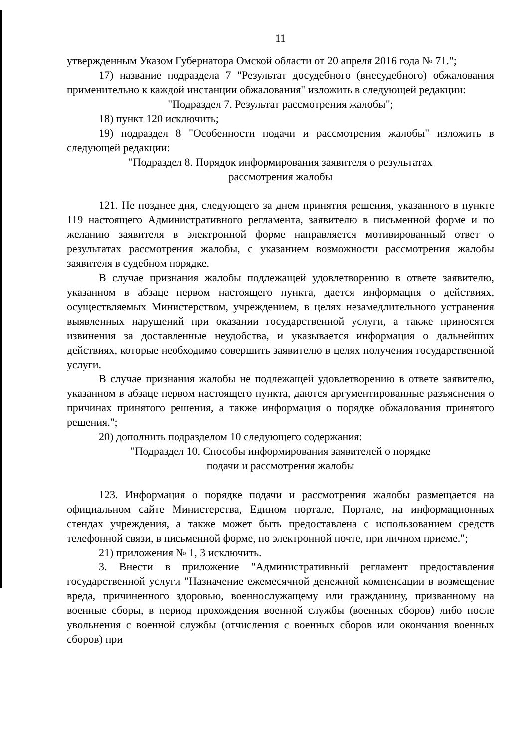11
утвержденным Указом Губернатора Омской области от 20 апреля 2016 года № 71.";
17) название подраздела 7 "Результат досудебного (внесудебного) обжалования применительно к каждой инстанции обжалования" изложить в следующей редакции:
"Подраздел 7. Результат рассмотрения жалобы";
18) пункт 120 исключить;
19) подраздел 8 "Особенности подачи и рассмотрения жалобы" изложить в следующей редакции:
"Подраздел 8. Порядок информирования заявителя о результатах
рассмотрения жалобы
121. Не позднее дня, следующего за днем принятия решения, указанного в пункте 119 настоящего Административного регламента, заявителю в письменной форме и по желанию заявителя в электронной форме направляется мотивированный ответ о результатах рассмотрения жалобы, с указанием возможности рассмотрения жалобы заявителя в судебном порядке.
В случае признания жалобы подлежащей удовлетворению в ответе заявителю, указанном в абзаце первом настоящего пункта, дается информация о действиях, осуществляемых Министерством, учреждением, в целях незамедлительного устранения выявленных нарушений при оказании государственной услуги, а также приносятся извинения за доставленные неудобства, и указывается информация о дальнейших действиях, которые необходимо совершить заявителю в целях получения государственной услуги.
В случае признания жалобы не подлежащей удовлетворению в ответе заявителю, указанном в абзаце первом настоящего пункта, даются аргументированные разъяснения о причинах принятого решения, а также информация о порядке обжалования принятого решения.";
20) дополнить подразделом 10 следующего содержания:
"Подраздел 10. Способы информирования заявителей о порядке
подачи и рассмотрения жалобы
123. Информация о порядке подачи и рассмотрения жалобы размещается на официальном сайте Министерства, Едином портале, Портале, на информационных стендах учреждения, а также может быть предоставлена с использованием средств телефонной связи, в письменной форме, по электронной почте, при личном приеме.";
21) приложения № 1, 3 исключить.
3. Внести в приложение "Административный регламент предоставления государственной услуги "Назначение ежемесячной денежной компенсации в возмещение вреда, причиненного здоровью, военнослужащему или гражданину, призванному на военные сборы, в период прохождения военной службы (военных сборов) либо после увольнения с военной службы (отчисления с военных сборов или окончания военных сборов) при